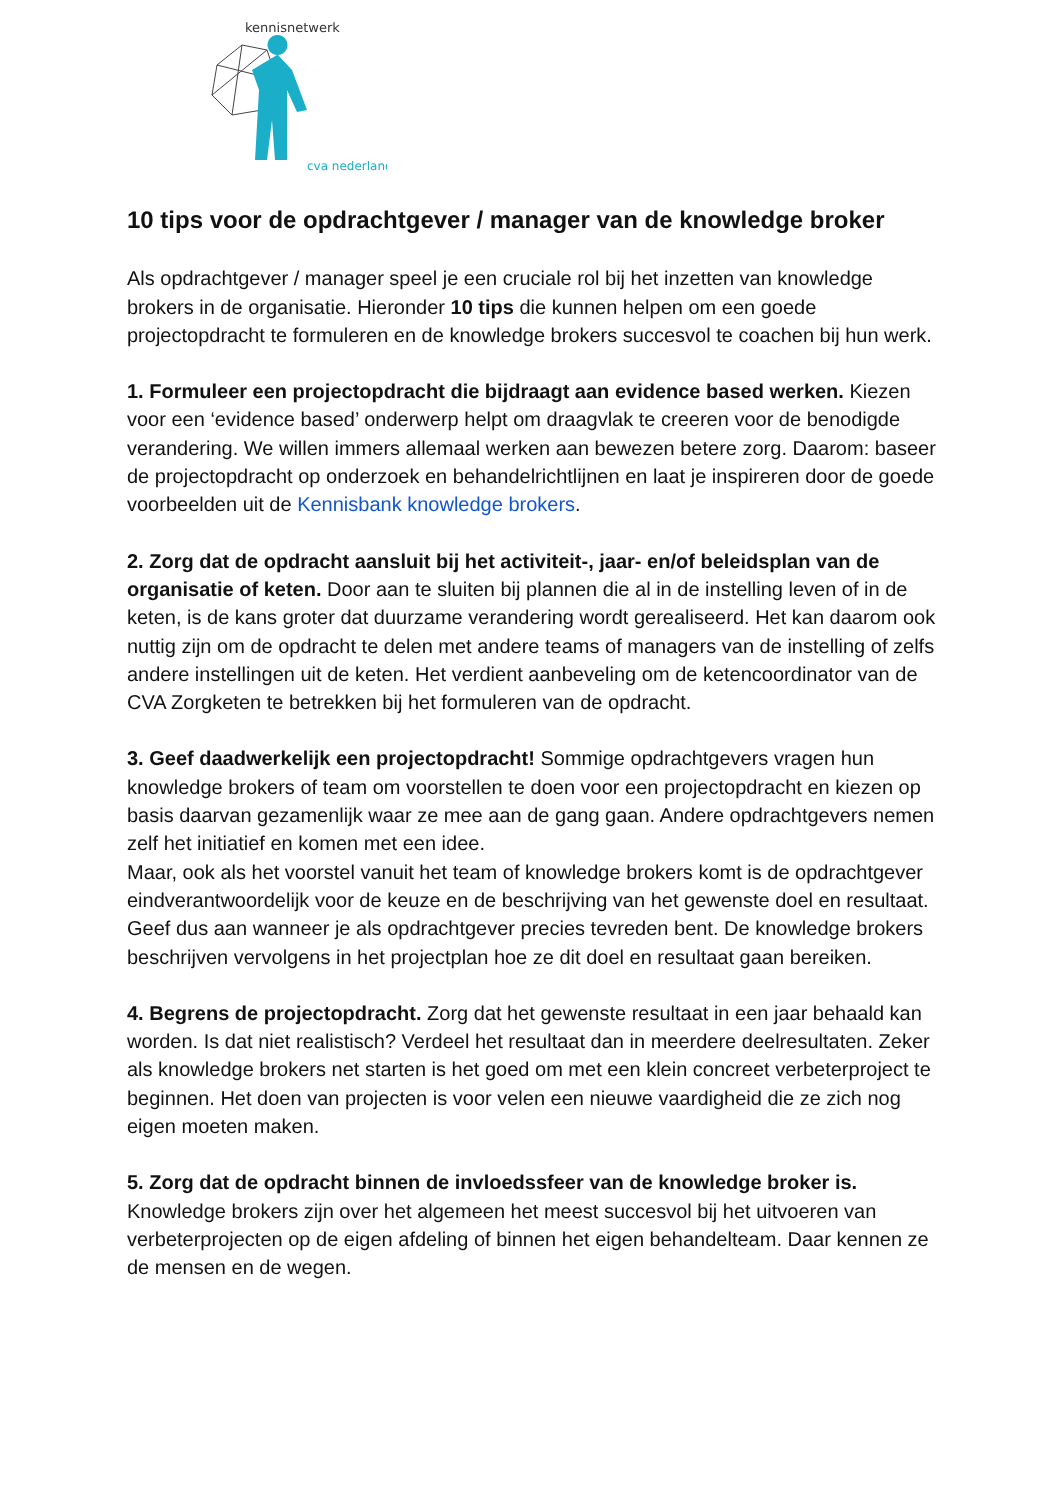kennisnetwerk
cva nederland
10 tips voor de opdrachtgever / manager van de knowledge broker
Als opdrachtgever / manager speel je een cruciale rol bij het inzetten van knowledge brokers in de organisatie. Hieronder 10 tips die kunnen helpen om een goede projectopdracht te formuleren en de knowledge brokers succesvol te coachen bij hun werk.
1. Formuleer een projectopdracht die bijdraagt aan evidence based werken. Kiezen voor een ‘evidence based’ onderwerp helpt om draagvlak te creeren voor de benodigde verandering. We willen immers allemaal werken aan bewezen betere zorg. Daarom: baseer de projectopdracht op onderzoek en behandelrichtlijnen en laat je inspireren door de goede voorbeelden uit de Kennisbank knowledge brokers.
2. Zorg dat de opdracht aansluit bij het activiteit-, jaar- en/of beleidsplan van de organisatie of keten. Door aan te sluiten bij plannen die al in de instelling leven of in de keten, is de kans groter dat duurzame verandering wordt gerealiseerd. Het kan daarom ook nuttig zijn om de opdracht te delen met andere teams of managers van de instelling of zelfs andere instellingen uit de keten. Het verdient aanbeveling om de ketencoordinator van de CVA Zorgketen te betrekken bij het formuleren van de opdracht.
3. Geef daadwerkelijk een projectopdracht! Sommige opdrachtgevers vragen hun knowledge brokers of team om voorstellen te doen voor een projectopdracht en kiezen op basis daarvan gezamenlijk waar ze mee aan de gang gaan. Andere opdrachtgevers nemen zelf het initiatief en komen met een idee.
Maar, ook als het voorstel vanuit het team of knowledge brokers komt is de opdrachtgever eindverantwoordelijk voor de keuze en de beschrijving van het gewenste doel en resultaat. Geef dus aan wanneer je als opdrachtgever precies tevreden bent. De knowledge brokers beschrijven vervolgens in het projectplan hoe ze dit doel en resultaat gaan bereiken.
4. Begrens de projectopdracht. Zorg dat het gewenste resultaat in een jaar behaald kan worden. Is dat niet realistisch? Verdeel het resultaat dan in meerdere deelresultaten. Zeker als knowledge brokers net starten is het goed om met een klein concreet verbeterproject te beginnen. Het doen van projecten is voor velen een nieuwe vaardigheid die ze zich nog eigen moeten maken.
5. Zorg dat de opdracht binnen de invloedssfeer van de knowledge broker is. Knowledge brokers zijn over het algemeen het meest succesvol bij het uitvoeren van verbeterprojecten op de eigen afdeling of binnen het eigen behandelteam. Daar kennen ze de mensen en de wegen.